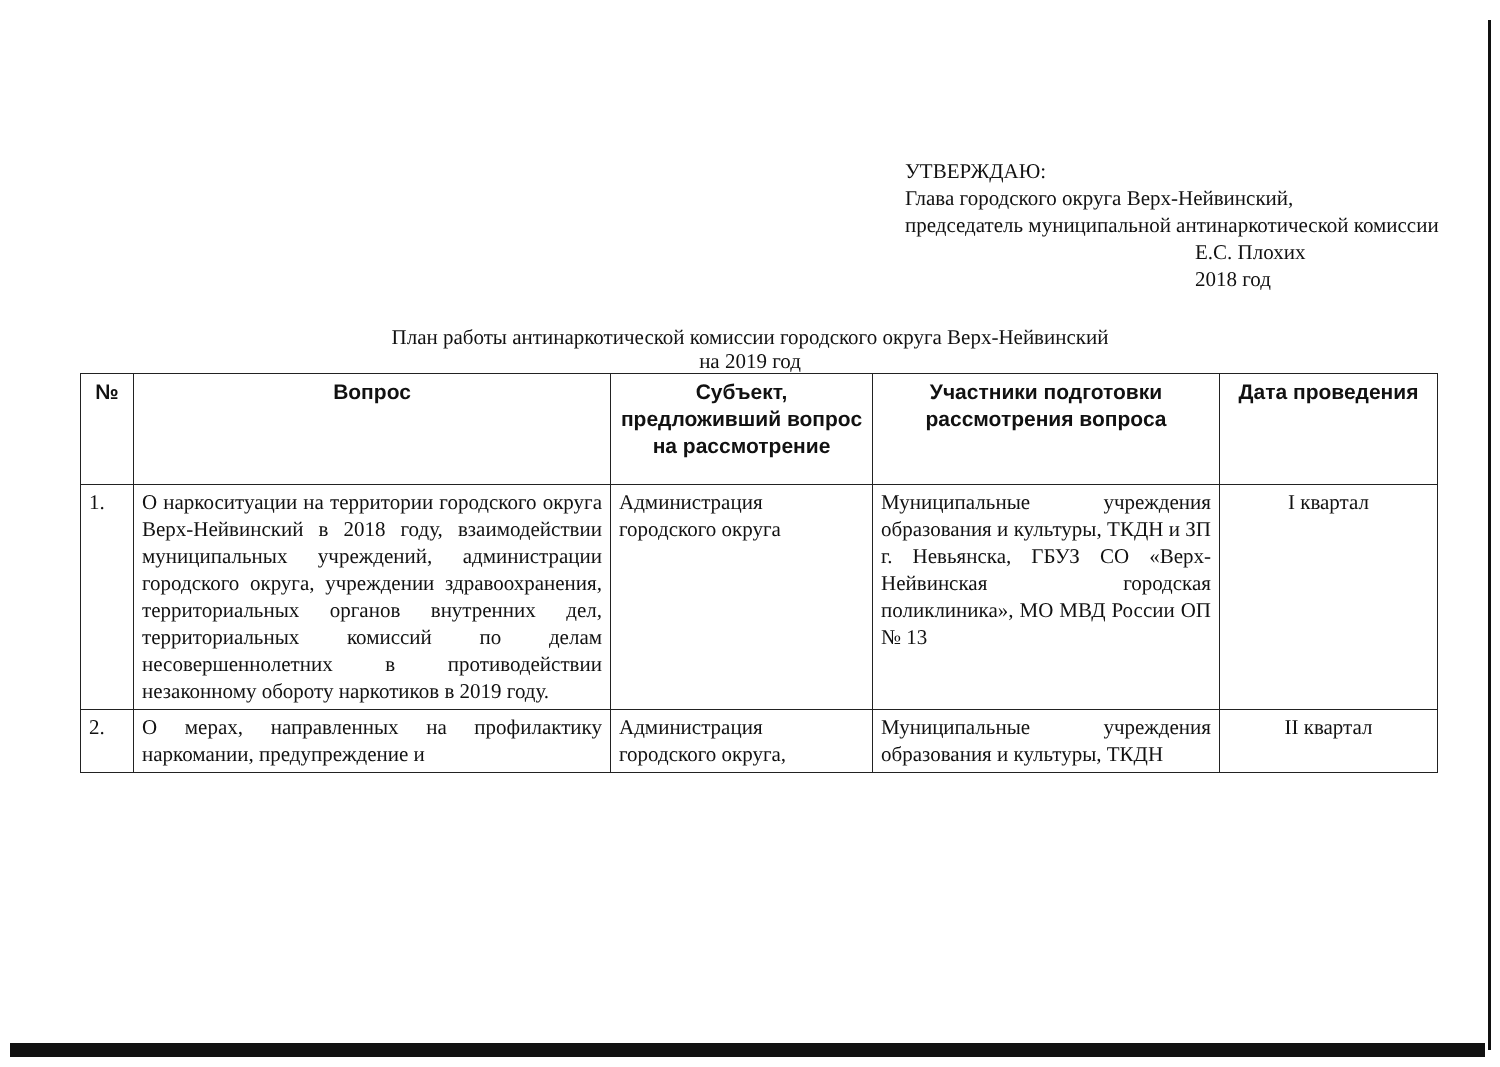УТВЕРЖДАЮ:
Глава городского округа Верх-Нейвинский,
председатель муниципальной антинаркотической комиссии
Е.С. Плохих
2018 год
План работы антинаркотической комиссии городского округа Верх-Нейвинский
на 2019 год
| № | Вопрос | Субъект, предложивший вопрос на рассмотрение | Участники подготовки рассмотрения вопроса | Дата проведения |
| --- | --- | --- | --- | --- |
| 1. | О наркоситуации на территории городского округа Верх-Нейвинский в 2018 году, взаимодействии муниципальных учреждений, администрации городского округа, учреждении здравоохранения, территориальных органов внутренних дел, территориальных комиссий по делам несовершеннолетних в противодействии незаконному обороту наркотиков в 2019 году. | Администрация городского округа | Муниципальные учреждения образования и культуры, ТКДН и ЗП г. Невьянска, ГБУЗ СО «Верх-Нейвинская городская поликлиника», МО МВД России ОП № 13 | I квартал |
| 2. | О мерах, направленных на профилактику наркомании, предупреждение и | Администрация городского округа, | Муниципальные учреждения образования и культуры, ТКДН | II квартал |